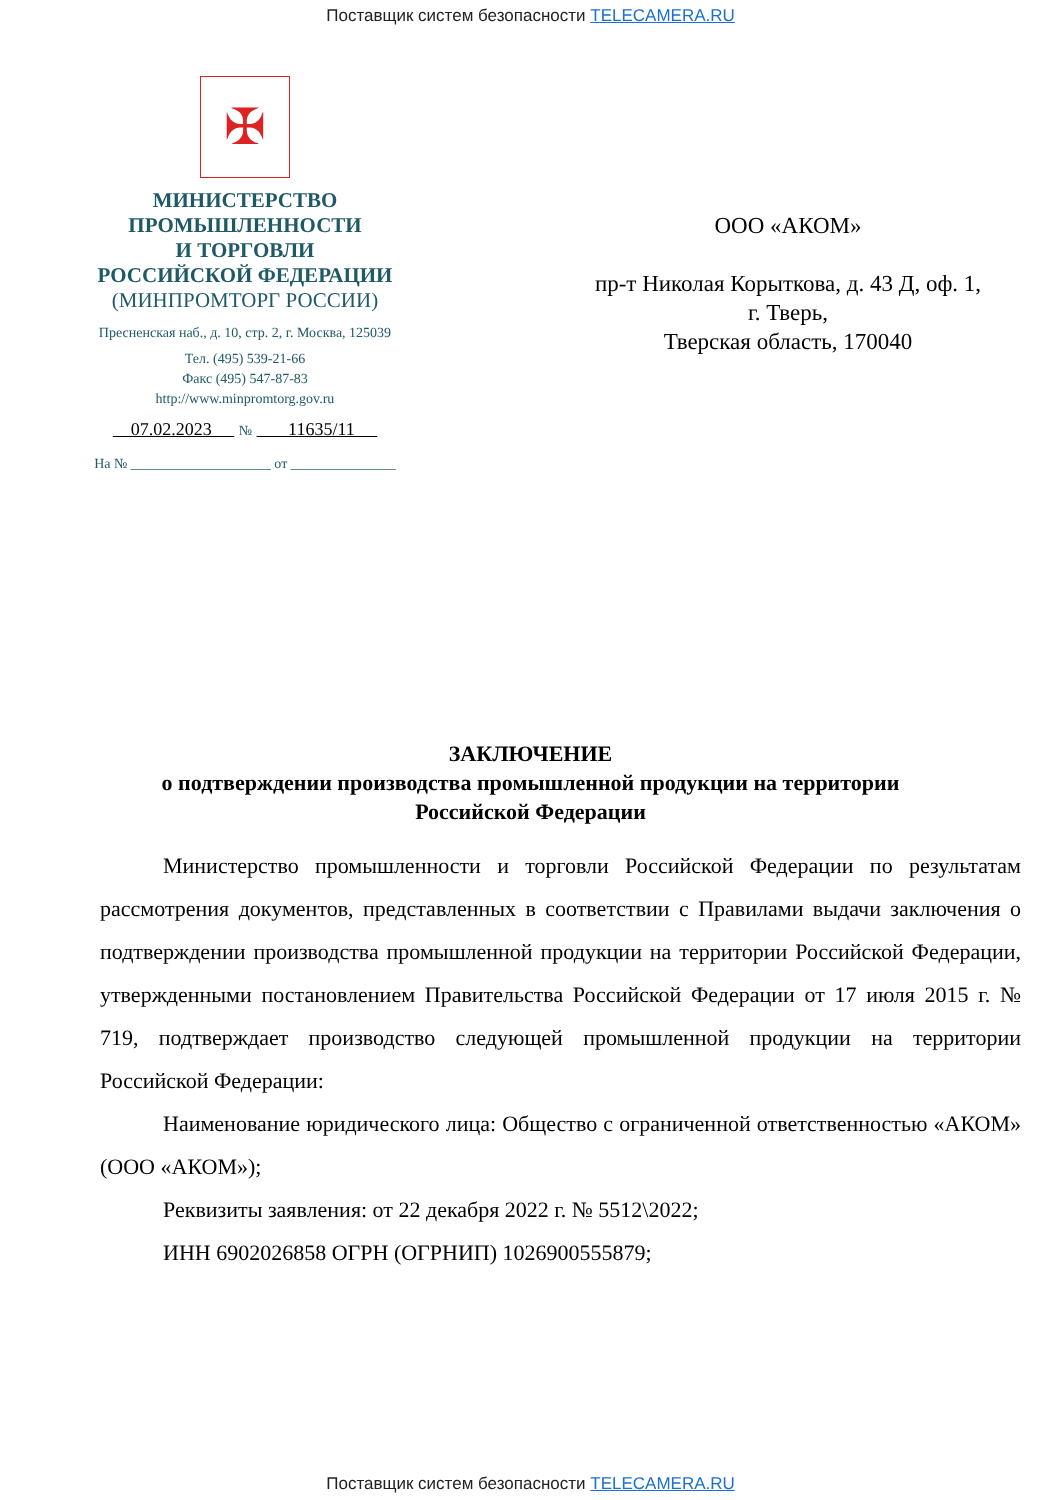Поставщик систем безопасности TELECAMERA.RU
✠
МИНИСТЕРСТВО
ПРОМЫШЛЕННОСТИ
И ТОРГОВЛИ
РОССИЙСКОЙ ФЕДЕРАЦИИ
(МИНПРОМТОРГ РОССИИ)
Пресненская наб., д. 10, стр. 2, г. Москва, 125039
Тел. (495) 539-21-66
Факс (495) 547-87-83
http://www.minpromtorg.gov.ru
07.02.2023 № 11635/11
На № ____________________ от _______________
ООО «АКОМ»
пр-т Николая Корыткова, д. 43 Д, оф. 1,
г. Тверь,
Тверская область, 170040
ЗАКЛЮЧЕНИЕ
о подтверждении производства промышленной продукции на территории
Российской Федерации
Министерство промышленности и торговли Российской Федерации по результатам рассмотрения документов, представленных в соответствии с Правилами выдачи заключения о подтверждении производства промышленной продукции на территории Российской Федерации, утвержденными постановлением Правительства Российской Федерации от 17 июля 2015 г. № 719, подтверждает производство следующей промышленной продукции на территории Российской Федерации:
Наименование юридического лица: Общество с ограниченной ответственностью «АКОМ» (ООО «АКОМ»);
Реквизиты заявления: от 22 декабря 2022 г. № 5512\2022;
ИНН 6902026858 ОГРН (ОГРНИП) 1026900555879;
Поставщик систем безопасности TELECAMERA.RU